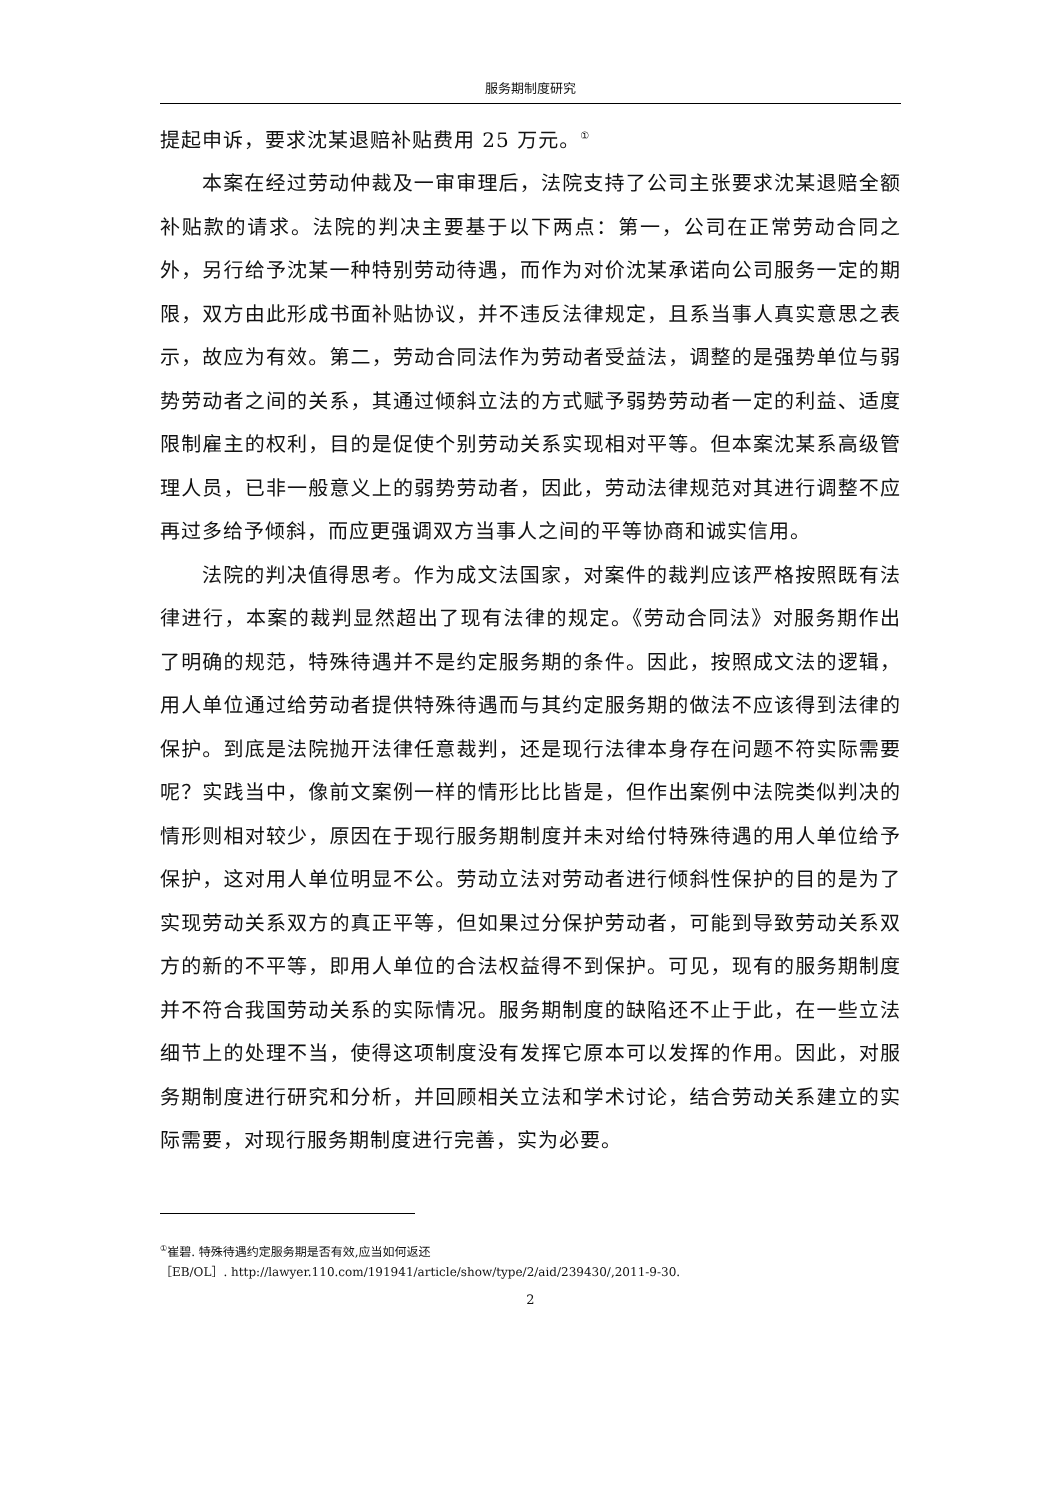服务期制度研究
提起申诉，要求沈某退赔补贴费用 25 万元。<sup>①</sup>
本案在经过劳动仲裁及一审审理后，法院支持了公司主张要求沈某退赔全额补贴款的请求。法院的判决主要基于以下两点：第一，公司在正常劳动合同之外，另行给予沈某一种特别劳动待遇，而作为对价沈某承诺向公司服务一定的期限，双方由此形成书面补贴协议，并不违反法律规定，且系当事人真实意思之表示，故应为有效。第二，劳动合同法作为劳动者受益法，调整的是强势单位与弱势劳动者之间的关系，其通过倾斜立法的方式赋予弱势劳动者一定的利益、适度限制雇主的权利，目的是促使个别劳动关系实现相对平等。但本案沈某系高级管理人员，已非一般意义上的弱势劳动者，因此，劳动法律规范对其进行调整不应再过多给予倾斜，而应更强调双方当事人之间的平等协商和诚实信用。
法院的判决值得思考。作为成文法国家，对案件的裁判应该严格按照既有法律进行，本案的裁判显然超出了现有法律的规定。《劳动合同法》对服务期作出了明确的规范，特殊待遇并不是约定服务期的条件。因此，按照成文法的逻辑，用人单位通过给劳动者提供特殊待遇而与其约定服务期的做法不应该得到法律的保护。到底是法院抛开法律任意裁判，还是现行法律本身存在问题不符实际需要呢？实践当中，像前文案例一样的情形比比皆是，但作出案例中法院类似判决的情形则相对较少，原因在于现行服务期制度并未对给付特殊待遇的用人单位给予保护，这对用人单位明显不公。劳动立法对劳动者进行倾斜性保护的目的是为了实现劳动关系双方的真正平等，但如果过分保护劳动者，可能到导致劳动关系双方的新的不平等，即用人单位的合法权益得不到保护。可见，现有的服务期制度并不符合我国劳动关系的实际情况。服务期制度的缺陷还不止于此，在一些立法细节上的处理不当，使得这项制度没有发挥它原本可以发挥的作用。因此，对服务期制度进行研究和分析，并回顾相关立法和学术讨论，结合劳动关系建立的实际需要，对现行服务期制度进行完善，实为必要。
<sup>①</sup>崔碧. 特殊待遇约定服务期是否有效,应当如何返还
［EB/OL］. http://lawyer.110.com/191941/article/show/type/2/aid/239430/,2011-9-30.
2